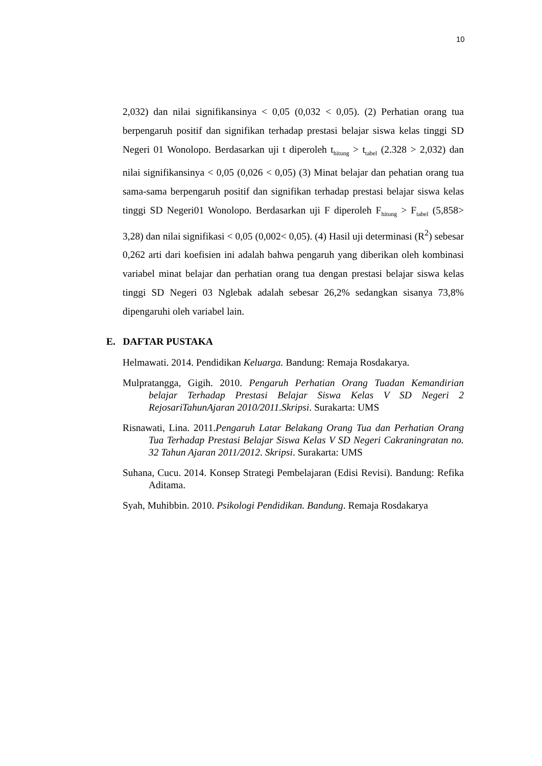10
2,032) dan nilai signifikansinya < 0,05 (0,032 < 0,05). (2) Perhatian orang tua berpengaruh positif dan signifikan terhadap prestasi belajar siswa kelas tinggi SD Negeri 01 Wonolopo. Berdasarkan uji t diperoleh t<sub>hitung</sub> > t<sub>tabel</sub> (2.328 > 2,032) dan nilai signifikansinya < 0,05 (0,026 < 0,05) (3) Minat belajar dan pehatian orang tua sama-sama berpengaruh positif dan signifikan terhadap prestasi belajar siswa kelas tinggi SD Negeri01 Wonolopo. Berdasarkan uji F diperoleh F<sub>hitung</sub> > F<sub>tabel</sub> (5,858> 3,28) dan nilai signifikasi < 0,05 (0,002< 0,05). (4) Hasil uji determinasi (R<sup>2</sup>) sebesar 0,262 arti dari koefisien ini adalah bahwa pengaruh yang diberikan oleh kombinasi variabel minat belajar dan perhatian orang tua dengan prestasi belajar siswa kelas tinggi SD Negeri 03 Nglebak adalah sebesar 26,2% sedangkan sisanya 73,8% dipengaruhi oleh variabel lain.
E. DAFTAR PUSTAKA
Helmawati. 2014. Pendidikan Keluarga. Bandung: Remaja Rosdakarya.
Mulpratangga, Gigih. 2010. Pengaruh Perhatian Orang Tuadan Kemandirian belajar Terhadap Prestasi Belajar Siswa Kelas V SD Negeri 2 RejosariTahunAjaran 2010/2011.Skripsi. Surakarta: UMS
Risnawati, Lina. 2011.Pengaruh Latar Belakang Orang Tua dan Perhatian Orang Tua Terhadap Prestasi Belajar Siswa Kelas V SD Negeri Cakraningratan no. 32 Tahun Ajaran 2011/2012. Skripsi. Surakarta: UMS
Suhana, Cucu. 2014. Konsep Strategi Pembelajaran (Edisi Revisi). Bandung: Refika Aditama.
Syah, Muhibbin. 2010. Psikologi Pendidikan. Bandung. Remaja Rosdakarya